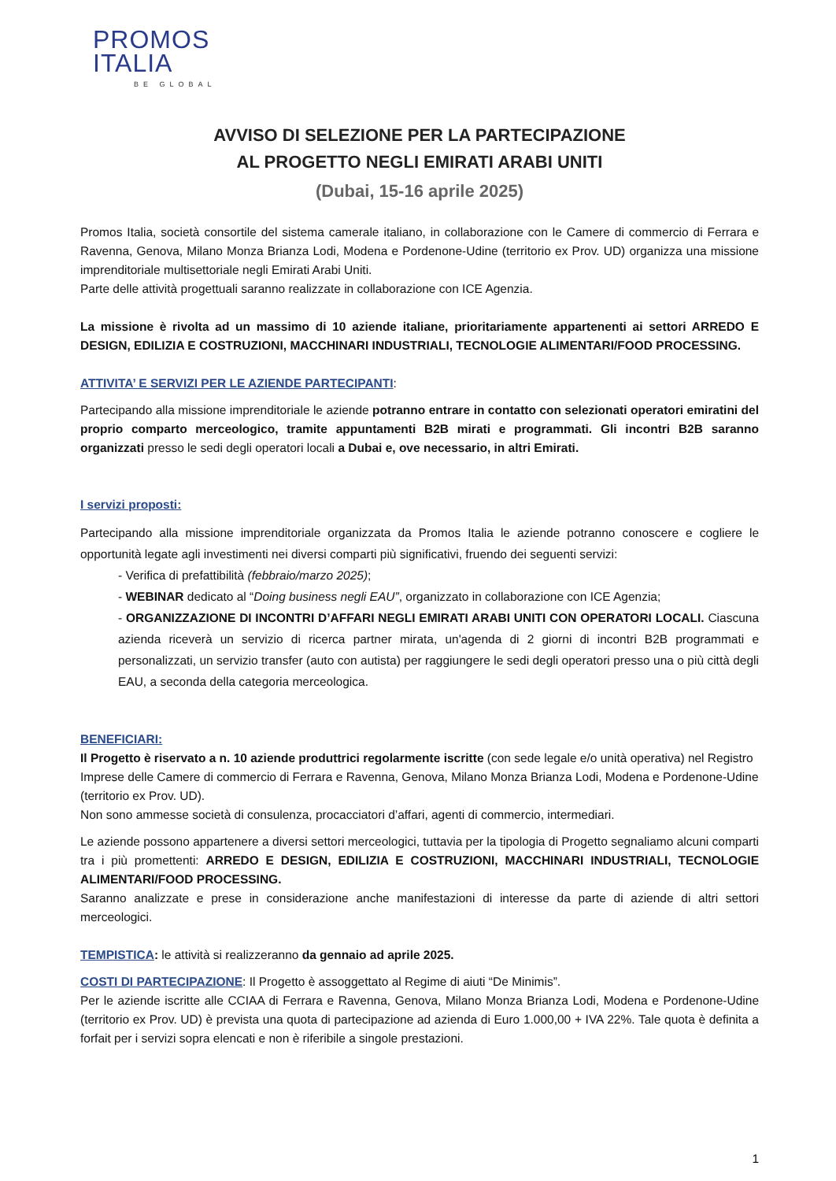PROMOS
ITALIA
BE GLOBAL
AVVISO DI SELEZIONE PER LA PARTECIPAZIONE
AL PROGETTO NEGLI EMIRATI ARABI UNITI
(Dubai, 15-16 aprile 2025)
Promos Italia, società consortile del sistema camerale italiano, in collaborazione con le Camere di commercio di Ferrara e Ravenna, Genova, Milano Monza Brianza Lodi, Modena e Pordenone-Udine (territorio ex Prov. UD) organizza una missione imprenditoriale multisettoriale negli Emirati Arabi Uniti.
Parte delle attività progettuali saranno realizzate in collaborazione con ICE Agenzia.
La missione è rivolta ad un massimo di 10 aziende italiane, prioritariamente appartenenti ai settori ARREDO E DESIGN, EDILIZIA E COSTRUZIONI, MACCHINARI INDUSTRIALI, TECNOLOGIE ALIMENTARI/FOOD PROCESSING.
ATTIVITA’ E SERVIZI PER LE AZIENDE PARTECIPANTI:
Partecipando alla missione imprenditoriale le aziende potranno entrare in contatto con selezionati operatori emiratini del proprio comparto merceologico, tramite appuntamenti B2B mirati e programmati. Gli incontri B2B saranno organizzati presso le sedi degli operatori locali a Dubai e, ove necessario, in altri Emirati.
I servizi proposti:
Partecipando alla missione imprenditoriale organizzata da Promos Italia le aziende potranno conoscere e cogliere le opportunità legate agli investimenti nei diversi comparti più significativi, fruendo dei seguenti servizi:
- Verifica di prefattibilità (febbraio/marzo 2025);
- WEBINAR dedicato al “Doing business negli EAU”, organizzato in collaborazione con ICE Agenzia;
- ORGANIZZAZIONE DI INCONTRI D’AFFARI NEGLI EMIRATI ARABI UNITI CON OPERATORI LOCALI. Ciascuna azienda riceverà un servizio di ricerca partner mirata, un'agenda di 2 giorni di incontri B2B programmati e personalizzati, un servizio transfer (auto con autista) per raggiungere le sedi degli operatori presso una o più città degli EAU, a seconda della categoria merceologica.
BENEFICIARI:
Il Progetto è riservato a n. 10 aziende produttrici regolarmente iscritte (con sede legale e/o unità operativa) nel Registro Imprese delle Camere di commercio di Ferrara e Ravenna, Genova, Milano Monza Brianza Lodi, Modena e Pordenone-Udine (territorio ex Prov. UD).
Non sono ammesse società di consulenza, procacciatori d’affari, agenti di commercio, intermediari.
Le aziende possono appartenere a diversi settori merceologici, tuttavia per la tipologia di Progetto segnaliamo alcuni comparti tra i più promettenti: ARREDO E DESIGN, EDILIZIA E COSTRUZIONI, MACCHINARI INDUSTRIALI, TECNOLOGIE ALIMENTARI/FOOD PROCESSING.
Saranno analizzate e prese in considerazione anche manifestazioni di interesse da parte di aziende di altri settori merceologici.
TEMPISTICA: le attività si realizzeranno da gennaio ad aprile 2025.
COSTI DI PARTECIPAZIONE: Il Progetto è assoggettato al Regime di aiuti “De Minimis”.
Per le aziende iscritte alle CCIAA di Ferrara e Ravenna, Genova, Milano Monza Brianza Lodi, Modena e Pordenone-Udine (territorio ex Prov. UD) è prevista una quota di partecipazione ad azienda di Euro 1.000,00 + IVA 22%. Tale quota è definita a forfait per i servizi sopra elencati e non è riferibile a singole prestazioni.
1